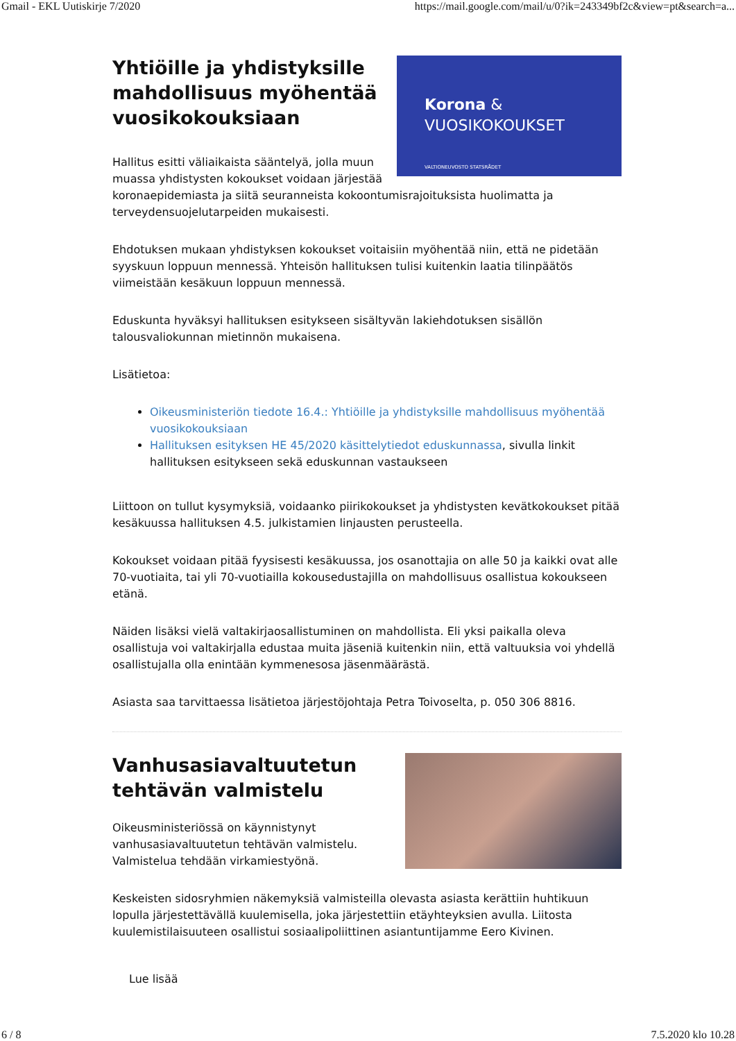Gmail - EKL Uutiskirje 7/2020 https://mail.google.com/mail/u/0?ik=243349bf2c&view=pt&search=a...
Korona &
VUOSIKOKOUKSET
VALTIONEUVOSTO STATSRÅDET
Yhtiöille ja yhdistyksille mahdollisuus myöhentää vuosikokouksiaan
Hallitus esitti väliaikaista sääntelyä, jolla muun muassa yhdistysten kokoukset voidaan järjestää koronaepidemiasta ja siitä seuranneista kokoontumisrajoituksista huolimatta ja terveydensuojelutarpeiden mukaisesti.
Ehdotuksen mukaan yhdistyksen kokoukset voitaisiin myöhentää niin, että ne pidetään syyskuun loppuun mennessä. Yhteisön hallituksen tulisi kuitenkin laatia tilinpäätös viimeistään kesäkuun loppuun mennessä.
Eduskunta hyväksyi hallituksen esitykseen sisältyvän lakiehdotuksen sisällön talousvaliokunnan mietinnön mukaisena.
Lisätietoa:
Oikeusministeriön tiedote 16.4.: Yhtiöille ja yhdistyksille mahdollisuus myöhentää vuosikokouksiaan
Hallituksen esityksen HE 45/2020 käsittelytiedot eduskunnassa, sivulla linkit hallituksen esitykseen sekä eduskunnan vastaukseen
Liittoon on tullut kysymyksiä, voidaanko piirikokoukset ja yhdistysten kevätkokoukset pitää kesäkuussa hallituksen 4.5. julkistamien linjausten perusteella.
Kokoukset voidaan pitää fyysisesti kesäkuussa, jos osanottajia on alle 50 ja kaikki ovat alle 70-vuotiaita, tai yli 70-vuotiailla kokousedustajilla on mahdollisuus osallistua kokoukseen etänä.
Näiden lisäksi vielä valtakirjaosallistuminen on mahdollista. Eli yksi paikalla oleva osallistuja voi valtakirjalla edustaa muita jäseniä kuitenkin niin, että valtuuksia voi yhdellä osallistujalla olla enintään kymmenesosa jäsenmäärästä.
Asiasta saa tarvittaessa lisätietoa järjestöjohtaja Petra Toivoselta, p. 050 306 8816.
Vanhusasiavaltuutetun tehtävän valmistelu
Oikeusministeriössä on käynnistynyt vanhusasiavaltuutetun tehtävän valmistelu. Valmistelua tehdään virkamiestyönä.
Keskeisten sidosryhmien näkemyksiä valmisteilla olevasta asiasta kerättiin huhtikuun lopulla järjestettävällä kuulemisella, joka järjestettiin etäyhteyksien avulla. Liitosta kuulemistilaisuuteen osallistui sosiaalipoliittinen asiantuntijamme Eero Kivinen.
Lue lisää
6 / 8 7.5.2020 klo 10.28